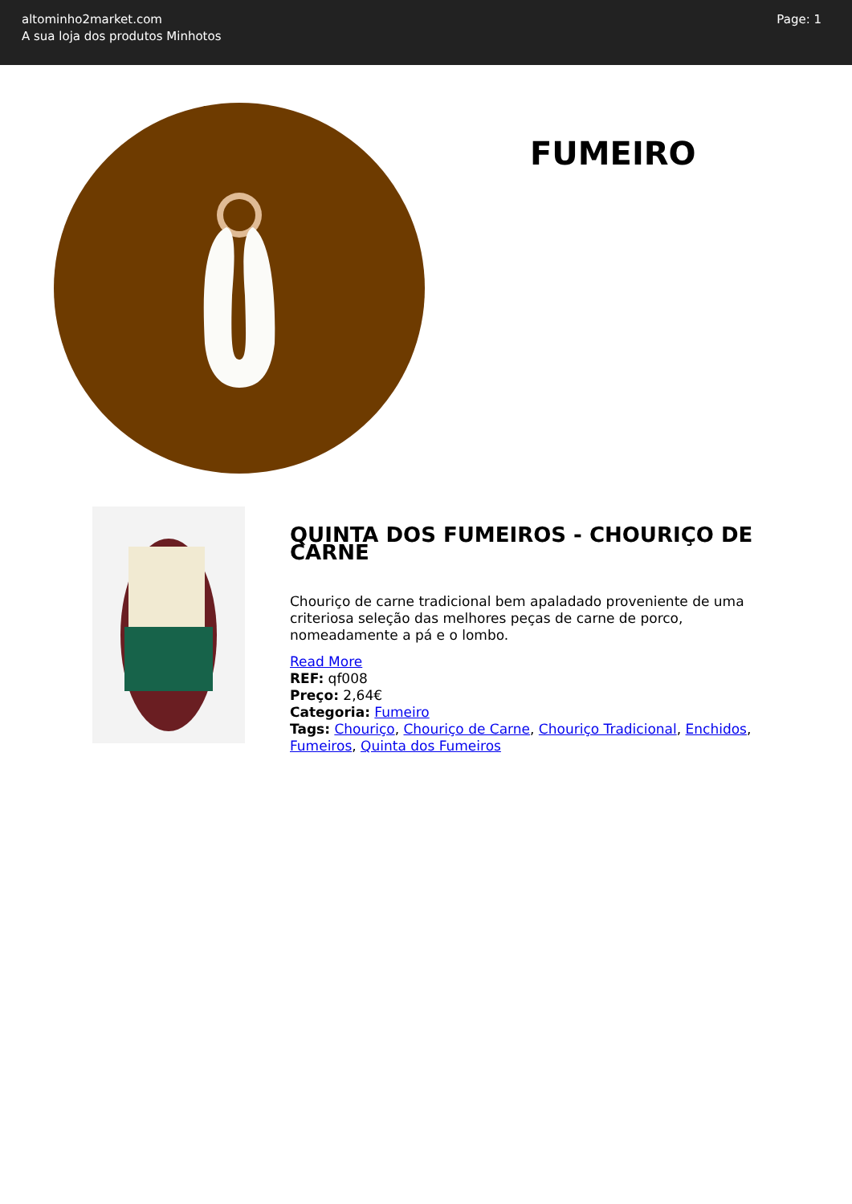altominho2market.com
A sua loja dos produtos Minhotos
Page: 1
FUMEIRO
QUINTA DOS FUMEIROS - CHOURIÇO DE CARNE
Chouriço de carne tradicional bem apaladado proveniente de uma criteriosa seleção das melhores peças de carne de porco, nomeadamente a pá e o lombo.
Read More
REF: qf008
Preço: 2,64€
Categoria: Fumeiro
Tags: Chouriço, Chouriço de Carne, Chouriço Tradicional, Enchidos, Fumeiros, Quinta dos Fumeiros